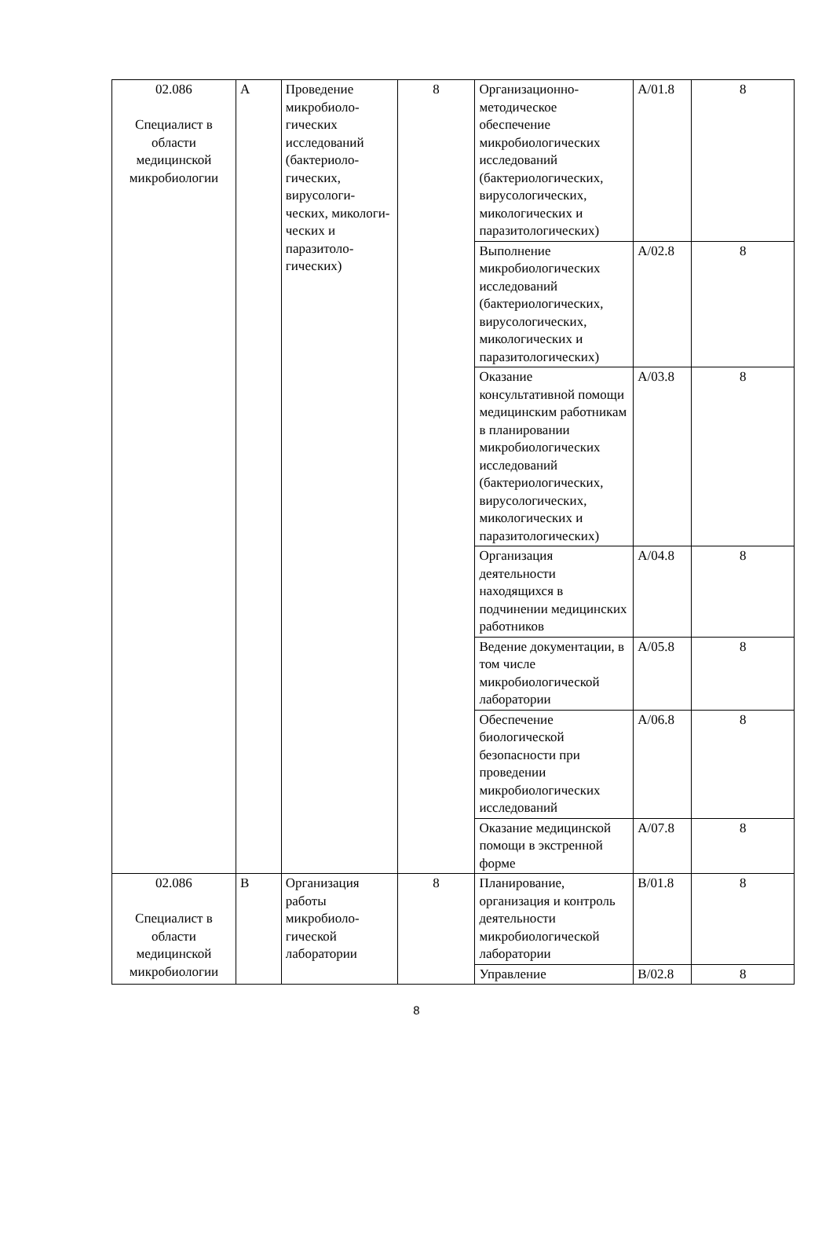| 02.086 Специалист в области медицинской микробиологии | A | Проведение микробиоло-гических исследований (бактериоло-гических, вирусологи-ческих, микологи-ческих и паразитоло-гических) | 8 | Организационно-методическое обеспечение микробиологических исследований (бактериологических, вирусологических, микологических и паразитологических) | A/01.8 | 8 |
| | | | | Выполнение микробиологических исследований (бактериологических, вирусологических, микологических и паразитологических) | A/02.8 | 8 |
| | | | | Оказание консультативной помощи медицинским работникам в планировании микробиологических исследований (бактериологических, вирусологических, микологических и паразитологических) | A/03.8 | 8 |
| | | | | Организация деятельности находящихся в подчинении медицинских работников | A/04.8 | 8 |
| | | | | Ведение документации, в том числе микробиологической лаборатории | A/05.8 | 8 |
| | | | | Обеспечение биологической безопасности при проведении микробиологических исследований | A/06.8 | 8 |
| | | | | Оказание медицинской помощи в экстренной форме | A/07.8 | 8 |
| 02.086 Специалист в области медицинской микробиологии | B | Организация работы микробиоло-гической лаборатории | 8 | Планирование, организация и контроль деятельности микробиологической лаборатории | B/01.8 | 8 |
| | | | | Управление | B/02.8 | 8 |
8